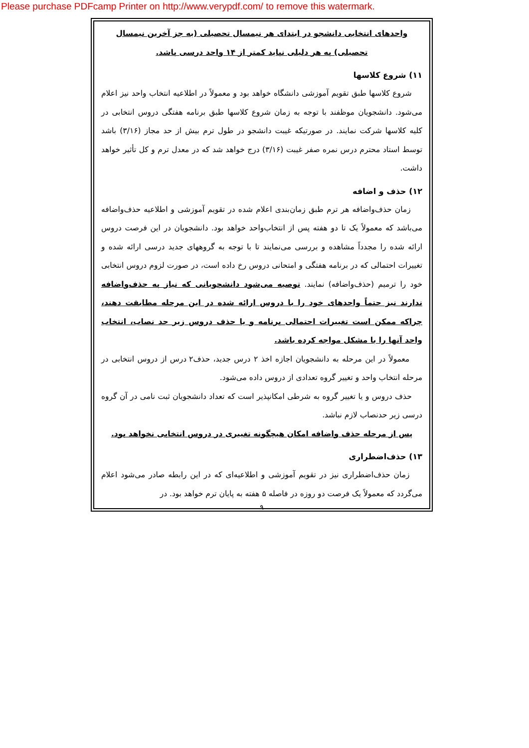Please purchase PDFcamp Printer on http://www.verypdf.com/ to remove this watermark.
واحدهای انتخابی دانشجو در ابتدای هر نیمسال تحصیلی (به جز آخرین نیمسال تحصیلی) به هر دلیلی نباید کمتر از ۱۴ واحد درسی باشد.
۱۱) شروع کلاسها
شروع کلاسها طبق تقویم آموزشی دانشگاه خواهد بود و معمولاً در اطلاعیه انتخاب واحد نیز اعلام می‌شود. دانشجویان موظفند با توجه به زمان شروع کلاسها طبق برنامه هفتگی دروس انتخابی در کلیه کلاسها شرکت نمایند. در صورتیکه غیبت دانشجو در طول ترم بیش از حد مجاز (۳/۱۶) باشد توسط استاد محترم درس نمره صفر غیبت (۳/۱۶) درج خواهد شد که در معدل ترم و کل تأثیر خواهد داشت.
۱۲) حذف و اضافه
زمان حذف‌واضافه هر ترم طبق زمان‌بندی اعلام شده در تقویم آموزشی و اطلاعیه حذف‌واضافه می‌باشد که معمولاً یک تا دو هفته پس از انتخاب‌واحد خواهد بود. دانشجویان در این فرصت دروس ارائه شده را مجدداً مشاهده و بررسی می‌نمایند تا با توجه به گروههای جدید درسی ارائه شده و تغییرات احتمالی که در برنامه هفتگی و امتحانی دروس رخ داده است، در صورت لزوم دروس انتخابی خود را ترمیم (حذف‌واضافه) نمایند. توصیه می‌شود دانشجویانی که نیاز به حذف‌واضافه ندارند نیز حتماً واحدهای خود را با دروس ارائه شده در این مرحله مطابقت دهند، چراکه ممکن است تغییرات احتمالی برنامه و یا حذف دروس زیر حد نصاب، انتخاب واحد آنها را با مشکل مواجه کرده باشد.
معمولاً در این مرحله به دانشجویان اجازه اخذ ۲ درس جدید، حذف۲ درس از دروس انتخابی در مرحله انتخاب واحد و تغییر گروه تعدادی از دروس داده می‌شود.
حذف دروس و یا تغییر گروه به شرطی امکانپذیر است که تعداد دانشجویان ثبت نامی در آن گروه درسی زیر حدنصاب لازم نباشد.
پس از مرحله حذف واضافه امکان هیچگونه تغییری در دروس انتخابی نخواهد بود.
۱۳) حذف‌اضطراری
زمان حذف‌اضطراری نیز در تقویم آموزشی و اطلاعیه‌ای که در این رابطه صادر می‌شود اعلام می‌گردد که معمولاً یک فرصت دو روزه در فاصله ۵ هفته به پایان ترم خواهد بود. در
۹